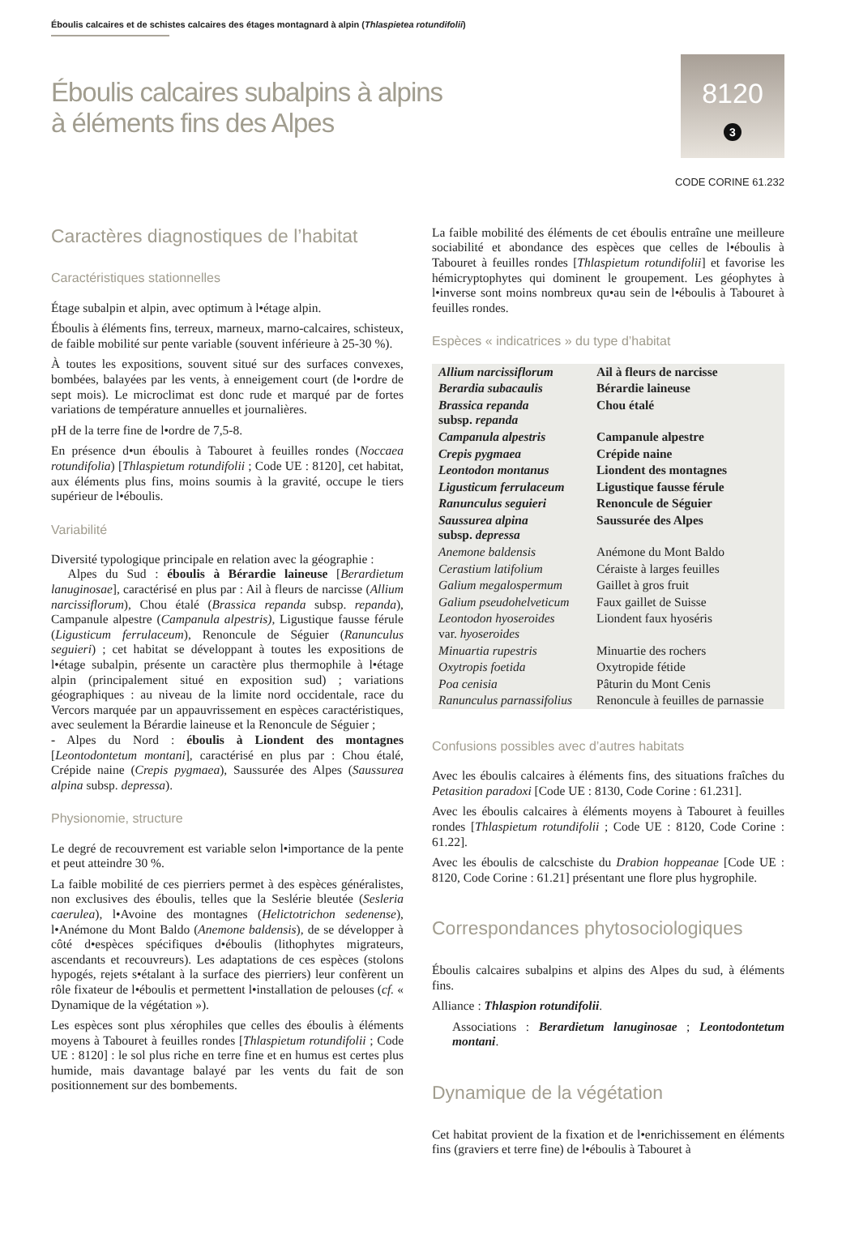Éboulis calcaires et de schistes calcaires des étages montagnard à alpin (Thlaspietea rotundifolii)
Éboulis calcaires subalpins à alpins
à éléments fins des Alpes
8120
3
CODE CORINE 61.232
Caractères diagnostiques de l’habitat
Caractéristiques stationnelles
Étage subalpin et alpin, avec optimum à l•étage alpin.
Éboulis à éléments fins, terreux, marneux, marno-calcaires, schisteux, de faible mobilité sur pente variable (souvent inférieure à 25-30 %).
À toutes les expositions, souvent situé sur des surfaces convexes, bombées, balayées par les vents, à enneigement court (de l•ordre de sept mois). Le microclimat est donc rude et marqué par de fortes variations de température annuelles et journalières.
pH de la terre fine de l•ordre de 7,5-8.
En présence d•un éboulis à Tabouret à feuilles rondes (Noccaea rotundifolia) [Thlaspietum rotundifolii ; Code UE : 8120], cet habitat, aux éléments plus fins, moins soumis à la gravité, occupe le tiers supérieur de l•éboulis.
Variabilité
Diversité typologique principale en relation avec la géographie :
Alpes du Sud : éboulis à Bérardie laineuse [Berardietum lanuginosae], caractérisé en plus par : Ail à fleurs de narcisse (Allium narcissiflorum), Chou étalé (Brassica repanda subsp. repanda), Campanule alpestre (Campanula alpestris), Ligustique fausse férule (Ligusticum ferrulaceum), Renoncule de Séguier (Ranunculus seguieri) ; cet habitat se développant à toutes les expositions de l•étage subalpin, présente un caractère plus thermophile à l•étage alpin (principalement situé en exposition sud) ; variations géographiques : au niveau de la limite nord occidentale, race du Vercors marquée par un appauvrissement en espèces caractéristiques, avec seulement la Bérardie laineuse et la Renoncule de Séguier ;
- Alpes du Nord : éboulis à Liondent des montagnes [Leontodontetum montani], caractérisé en plus par : Chou étalé, Crépide naine (Crepis pygmaea), Saussurée des Alpes (Saussurea alpina subsp. depressa).
Physionomie, structure
Le degré de recouvrement est variable selon l•importance de la pente et peut atteindre 30 %.
La faible mobilité de ces pierriers permet à des espèces généralistes, non exclusives des éboulis, telles que la Seslérie bleutée (Sesleria caerulea), l•Avoine des montagnes (Helictotrichon sedenense), l•Anémone du Mont Baldo (Anemone baldensis), de se développer à côté d•espèces spécifiques d•éboulis (lithophytes migrateurs, ascendants et recouvreurs). Les adaptations de ces espèces (stolons hypogés, rejets s•étalant à la surface des pierriers) leur confèrent un rôle fixateur de l•éboulis et permettent l•installation de pelouses (cf. « Dynamique de la végétation »).
Les espèces sont plus xérophiles que celles des éboulis à éléments moyens à Tabouret à feuilles rondes [Thlaspietum rotundifolii ; Code UE : 8120] : le sol plus riche en terre fine et en humus est certes plus humide, mais davantage balayé par les vents du fait de son positionnement sur des bombements.
La faible mobilité des éléments de cet éboulis entraîne une meilleure sociabilité et abondance des espèces que celles de l•éboulis à Tabouret à feuilles rondes [Thlaspietum rotundifolii] et favorise les hémicryptophytes qui dominent le groupement. Les géophytes à l•inverse sont moins nombreux qu•au sein de l•éboulis à Tabouret à feuilles rondes.
Espèces « indicatrices » du type d’habitat
| Allium narcissiflorum | Ail à fleurs de narcisse |
| Berardia subacaulis | Bérardie laineuse |
| Brassica repanda subsp. repanda | Chou étalé |
| Campanula alpestris | Campanule alpestre |
| Crepis pygmaea | Crépide naine |
| Leontodon montanus | Liondent des montagnes |
| Ligusticum ferrulaceum | Ligustique fausse férule |
| Ranunculus seguieri | Renoncule de Séguier |
| Saussurea alpina subsp. depressa | Saussurée des Alpes |
| Anemone baldensis | Anémone du Mont Baldo |
| Cerastium latifolium | Céraiste à larges feuilles |
| Galium megalospermum | Gaillet à gros fruit |
| Galium pseudohelveticum | Faux gaillet de Suisse |
| Leontodon hyoseroides var. hyoseroides | Liondent faux hyoséris |
| Minuartia rupestris | Minuartie des rochers |
| Oxytropis foetida | Oxytropide fétide |
| Poa cenisia | Pâturin du Mont Cenis |
| Ranunculus parnassifolius | Renoncule à feuilles de parnassie |
Confusions possibles avec d’autres habitats
Avec les éboulis calcaires à éléments fins, des situations fraîches du Petasition paradoxi [Code UE : 8130, Code Corine : 61.231].
Avec les éboulis calcaires à éléments moyens à Tabouret à feuilles rondes [Thlaspietum rotundifolii ; Code UE : 8120, Code Corine : 61.22].
Avec les éboulis de calcschiste du Drabion hoppeanae [Code UE : 8120, Code Corine : 61.21] présentant une flore plus hygrophile.
Correspondances phytosociologiques
Éboulis calcaires subalpins et alpins des Alpes du sud, à éléments fins.
Alliance : Thlaspion rotundifolii.
Associations : Berardietum lanuginosae ; Leontodontetum montani.
Dynamique de la végétation
Cet habitat provient de la fixation et de l•enrichissement en éléments fins (graviers et terre fine) de l•éboulis à Tabouret à